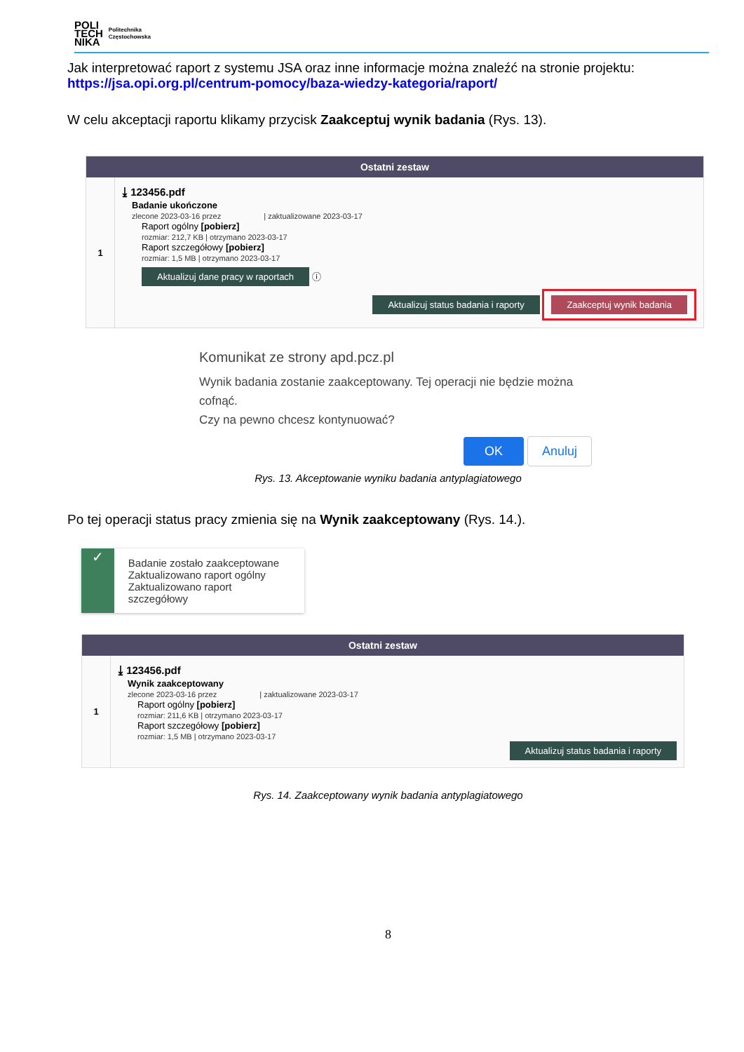POLI
TECH
NIKA
Politechnika
Częstochowska
Jak interpretować raport z systemu JSA oraz inne informacje można znaleźć na stronie projektu:
https://jsa.opi.org.pl/centrum-pomocy/baza-wiedzy-kategoria/raport/
W celu akceptacji raportu klikamy przycisk Zaakceptuj wynik badania (Rys. 13).
Ostatni zestaw
1
⤓ 123456.pdf
Badanie ukończone
zlecone 2023-03-16 przez | zaktualizowane 2023-03-17
Raport ogólny [pobierz]
rozmiar: 212,7 KB | otrzymano 2023-03-17
Raport szczegółowy [pobierz]
rozmiar: 1,5 MB | otrzymano 2023-03-17
Aktualizuj dane pracy w raportach ⓘ
Aktualizuj status badania i raporty Zaakceptuj wynik badania
Komunikat ze strony apd.pcz.pl
Wynik badania zostanie zaakceptowany. Tej operacji nie będzie można
cofnąć.
Czy na pewno chcesz kontynuować?
OK Anuluj
Rys. 13. Akceptowanie wyniku badania antyplagiatowego
Po tej operacji status pracy zmienia się na Wynik zaakceptowany (Rys. 14.).
✓
Badanie zostało zaakceptowane
Zaktualizowano raport ogólny
Zaktualizowano raport szczegółowy
Ostatni zestaw
1
⤓ 123456.pdf
Wynik zaakceptowany
zlecone 2023-03-16 przez | zaktualizowane 2023-03-17
Raport ogólny [pobierz]
rozmiar: 211,6 KB | otrzymano 2023-03-17
Raport szczegółowy [pobierz]
rozmiar: 1,5 MB | otrzymano 2023-03-17
Aktualizuj status badania i raporty
Rys. 14. Zaakceptowany wynik badania antyplagiatowego
8